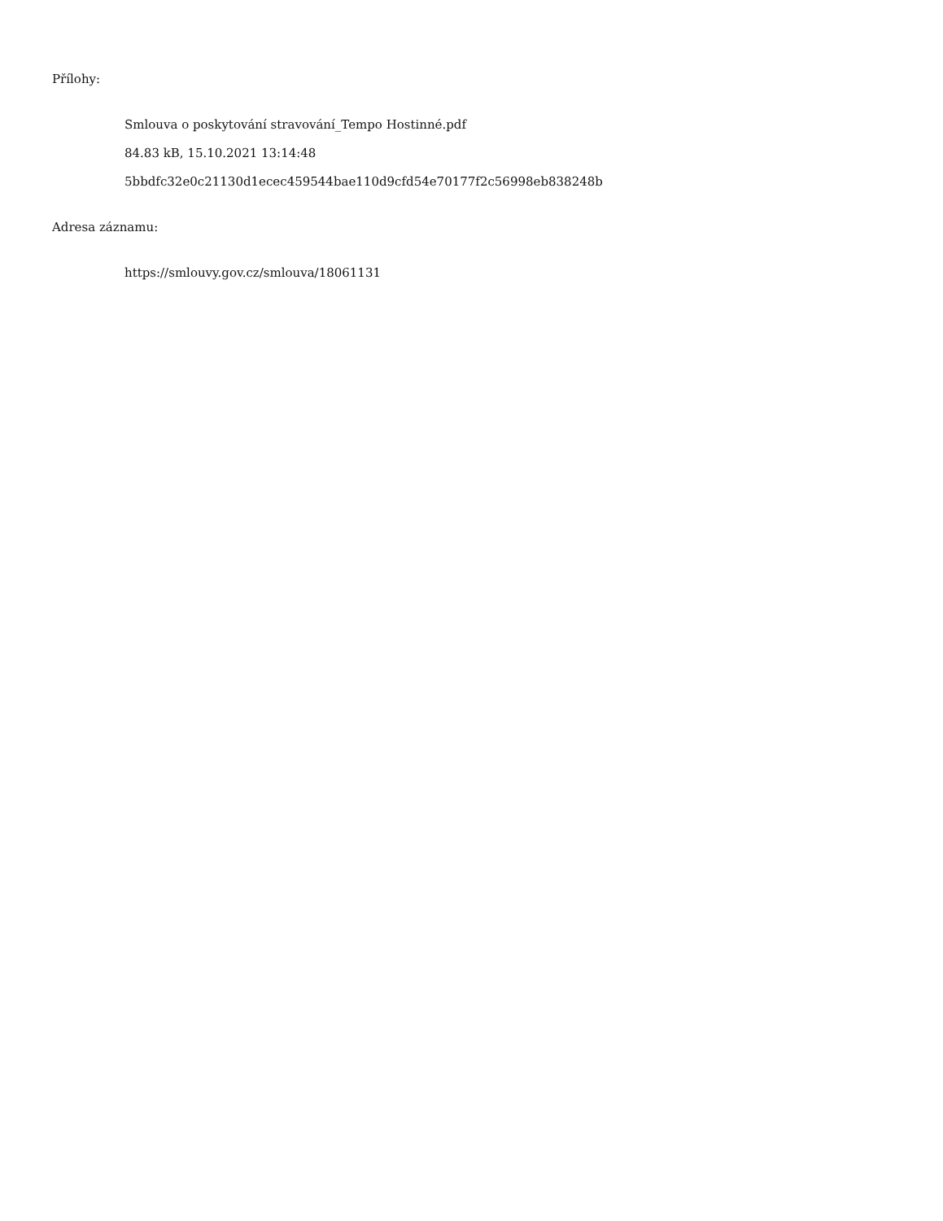Přílohy:
Smlouva o poskytování stravování_Tempo Hostinné.pdf
84.83 kB, 15.10.2021 13:14:48
5bbdfc32e0c21130d1ecec459544bae110d9cfd54e70177f2c56998eb838248b
Adresa záznamu:
https://smlouvy.gov.cz/smlouva/18061131